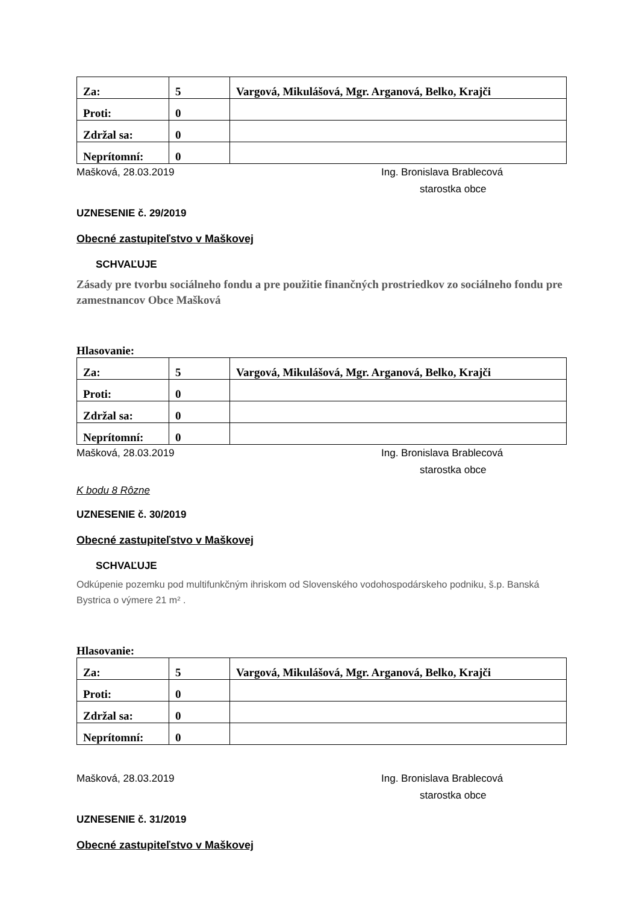| Za: | 5 | Vargová, Mikulášová, Mgr. Arganová, Belko, Krajči |
| Proti: | 0 | |
| Zdržal sa: | 0 | |
| Neprítomní: | 0 | |
Mašková, 28.03.2019 Ing. Bronislava Brablecová
starostka obce
UZNESENIE č. 29/2019
Obecné zastupiteľstvo v Maškovej
SCHVAĽUJE
Zásady pre tvorbu sociálneho fondu a pre použitie finančných prostriedkov zo sociálneho fondu pre zamestnancov Obce Mašková
Hlasovanie:
| Za: | 5 | Vargová, Mikulášová, Mgr. Arganová, Belko, Krajči |
| Proti: | 0 | |
| Zdržal sa: | 0 | |
| Neprítomní: | 0 | |
Mašková, 28.03.2019 Ing. Bronislava Brablecová
starostka obce
K bodu 8 Rôzne
UZNESENIE č. 30/2019
Obecné zastupiteľstvo v Maškovej
SCHVAĽUJE
Odkúpenie pozemku pod multifunkčným ihriskom od Slovenského vodohospodárskeho podniku, š.p. Banská Bystrica o výmere 21 m² .
Hlasovanie:
| Za: | 5 | Vargová, Mikulášová, Mgr. Arganová, Belko, Krajči |
| Proti: | 0 | |
| Zdržal sa: | 0 | |
| Neprítomní: | 0 | |
Mašková, 28.03.2019 Ing. Bronislava Brablecová
starostka obce
UZNESENIE č. 31/2019
Obecné zastupiteľstvo v Maškovej